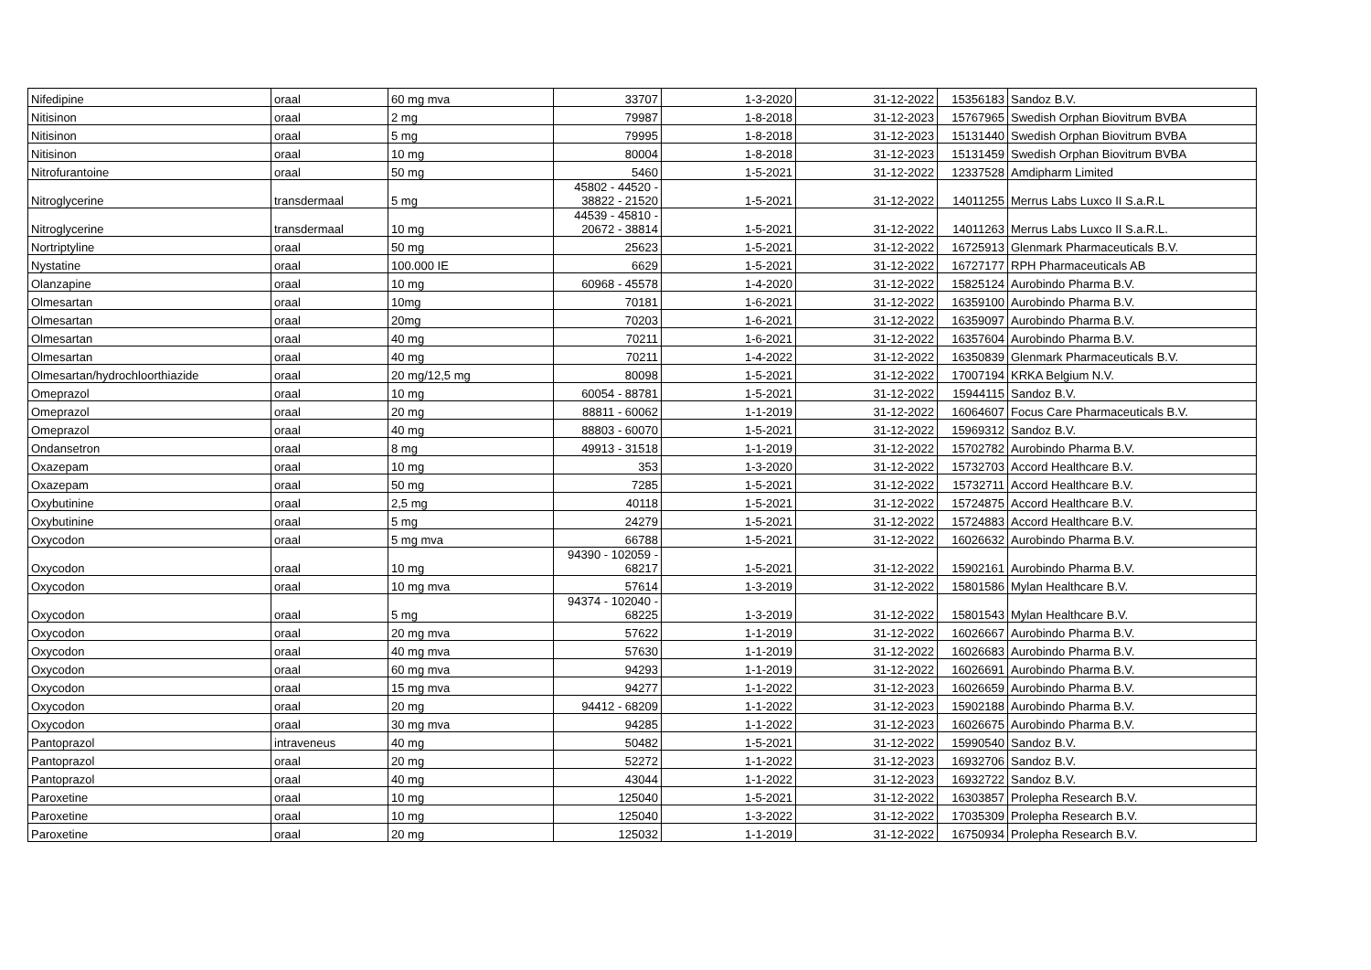| Nifedipine | oraal | 60 mg mva | 33707 | 1-3-2020 | 31-12-2022 | 15356183 | Sandoz B.V. |
| Nitisinon | oraal | 2 mg | 79987 | 1-8-2018 | 31-12-2023 | 15767965 | Swedish Orphan Biovitrum BVBA |
| Nitisinon | oraal | 5 mg | 79995 | 1-8-2018 | 31-12-2023 | 15131440 | Swedish Orphan Biovitrum BVBA |
| Nitisinon | oraal | 10 mg | 80004 | 1-8-2018 | 31-12-2023 | 15131459 | Swedish Orphan Biovitrum BVBA |
| Nitrofurantoine | oraal | 50 mg | 5460 | 1-5-2021 | 31-12-2022 | 12337528 | Amdipharm Limited |
| Nitroglycerine | transdermaal | 5 mg | 45802 - 44520 - 38822 - 21520 | 1-5-2021 | 31-12-2022 | 14011255 | Merrus Labs Luxco II S.a.R.L |
| Nitroglycerine | transdermaal | 10 mg | 44539 - 45810 - 20672 - 38814 | 1-5-2021 | 31-12-2022 | 14011263 | Merrus Labs Luxco II S.a.R.L. |
| Nortriptyline | oraal | 50 mg | 25623 | 1-5-2021 | 31-12-2022 | 16725913 | Glenmark Pharmaceuticals B.V. |
| Nystatine | oraal | 100.000 IE | 6629 | 1-5-2021 | 31-12-2022 | 16727177 | RPH Pharmaceuticals AB |
| Olanzapine | oraal | 10 mg | 60968 - 45578 | 1-4-2020 | 31-12-2022 | 15825124 | Aurobindo Pharma B.V. |
| Olmesartan | oraal | 10mg | 70181 | 1-6-2021 | 31-12-2022 | 16359100 | Aurobindo Pharma B.V. |
| Olmesartan | oraal | 20mg | 70203 | 1-6-2021 | 31-12-2022 | 16359097 | Aurobindo Pharma B.V. |
| Olmesartan | oraal | 40 mg | 70211 | 1-6-2021 | 31-12-2022 | 16357604 | Aurobindo Pharma B.V. |
| Olmesartan | oraal | 40 mg | 70211 | 1-4-2022 | 31-12-2022 | 16350839 | Glenmark Pharmaceuticals B.V. |
| Olmesartan/hydrochloorthiazide | oraal | 20 mg/12,5 mg | 80098 | 1-5-2021 | 31-12-2022 | 17007194 | KRKA Belgium N.V. |
| Omeprazol | oraal | 10 mg | 60054 - 88781 | 1-5-2021 | 31-12-2022 | 15944115 | Sandoz B.V. |
| Omeprazol | oraal | 20 mg | 88811 - 60062 | 1-1-2019 | 31-12-2022 | 16064607 | Focus Care Pharmaceuticals B.V. |
| Omeprazol | oraal | 40 mg | 88803 - 60070 | 1-5-2021 | 31-12-2022 | 15969312 | Sandoz B.V. |
| Ondansetron | oraal | 8 mg | 49913 - 31518 | 1-1-2019 | 31-12-2022 | 15702782 | Aurobindo Pharma B.V. |
| Oxazepam | oraal | 10 mg | 353 | 1-3-2020 | 31-12-2022 | 15732703 | Accord Healthcare B.V. |
| Oxazepam | oraal | 50 mg | 7285 | 1-5-2021 | 31-12-2022 | 15732711 | Accord Healthcare B.V. |
| Oxybutinine | oraal | 2,5 mg | 40118 | 1-5-2021 | 31-12-2022 | 15724875 | Accord Healthcare B.V. |
| Oxybutinine | oraal | 5 mg | 24279 | 1-5-2021 | 31-12-2022 | 15724883 | Accord Healthcare B.V. |
| Oxycodon | oraal | 5 mg mva | 66788 | 1-5-2021 | 31-12-2022 | 16026632 | Aurobindo Pharma B.V. |
| Oxycodon | oraal | 10 mg | 94390 - 102059 - 68217 | 1-5-2021 | 31-12-2022 | 15902161 | Aurobindo Pharma B.V. |
| Oxycodon | oraal | 10 mg mva | 57614 | 1-3-2019 | 31-12-2022 | 15801586 | Mylan Healthcare B.V. |
| Oxycodon | oraal | 5 mg | 94374 - 102040 - 68225 | 1-3-2019 | 31-12-2022 | 15801543 | Mylan Healthcare B.V. |
| Oxycodon | oraal | 20 mg mva | 57622 | 1-1-2019 | 31-12-2022 | 16026667 | Aurobindo Pharma B.V. |
| Oxycodon | oraal | 40 mg mva | 57630 | 1-1-2019 | 31-12-2022 | 16026683 | Aurobindo Pharma B.V. |
| Oxycodon | oraal | 60 mg mva | 94293 | 1-1-2019 | 31-12-2022 | 16026691 | Aurobindo Pharma B.V. |
| Oxycodon | oraal | 15 mg mva | 94277 | 1-1-2022 | 31-12-2023 | 16026659 | Aurobindo Pharma B.V. |
| Oxycodon | oraal | 20 mg | 94412 - 68209 | 1-1-2022 | 31-12-2023 | 15902188 | Aurobindo Pharma B.V. |
| Oxycodon | oraal | 30 mg mva | 94285 | 1-1-2022 | 31-12-2023 | 16026675 | Aurobindo Pharma B.V. |
| Pantoprazol | intraveneus | 40 mg | 50482 | 1-5-2021 | 31-12-2022 | 15990540 | Sandoz B.V. |
| Pantoprazol | oraal | 20 mg | 52272 | 1-1-2022 | 31-12-2023 | 16932706 | Sandoz B.V. |
| Pantoprazol | oraal | 40 mg | 43044 | 1-1-2022 | 31-12-2023 | 16932722 | Sandoz B.V. |
| Paroxetine | oraal | 10 mg | 125040 | 1-5-2021 | 31-12-2022 | 16303857 | Prolepha Research B.V. |
| Paroxetine | oraal | 10 mg | 125040 | 1-3-2022 | 31-12-2022 | 17035309 | Prolepha Research B.V. |
| Paroxetine | oraal | 20 mg | 125032 | 1-1-2019 | 31-12-2022 | 16750934 | Prolepha Research B.V. |